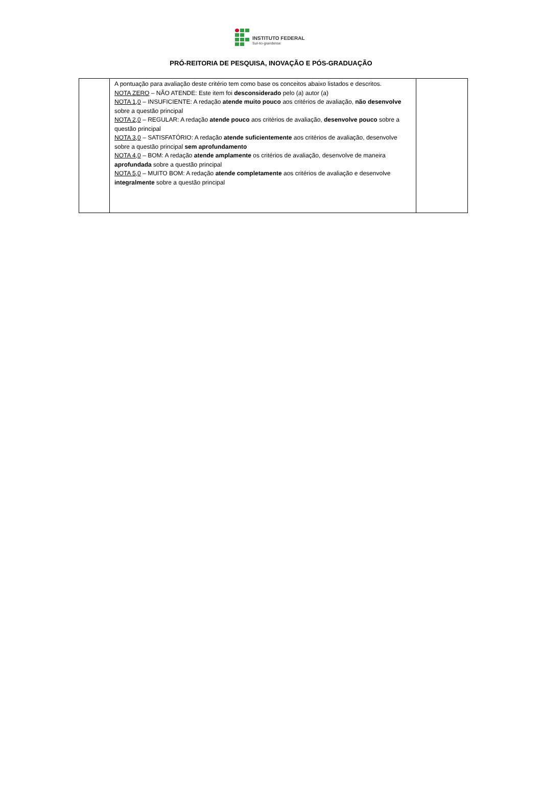INSTITUTO FEDERAL
Sul-rio-grandense
PRÓ-REITORIA DE PESQUISA, INOVAÇÃO E PÓS-GRADUAÇÃO
| | A pontuação para avaliação deste critério tem como base os conceitos abaixo listados e descritos. NOTA ZERO – NÃO ATENDE: Este item foi desconsiderado pelo (a) autor (a) NOTA 1,0 – INSUFICIENTE: A redação atende muito pouco aos critérios de avaliação, não desenvolve sobre a questão principal NOTA 2,0 – REGULAR: A redação atende pouco aos critérios de avaliação, desenvolve pouco sobre a questão principal NOTA 3,0 – SATISFATÓRIO: A redação atende suficientemente aos critérios de avaliação, desenvolve sobre a questão principal sem aprofundamento NOTA 4,0 – BOM: A redação atende amplamente os critérios de avaliação, desenvolve de maneira aprofundada sobre a questão principal NOTA 5,0 – MUITO BOM: A redação atende completamente aos critérios de avaliação e desenvolve integralmente sobre a questão principal | |